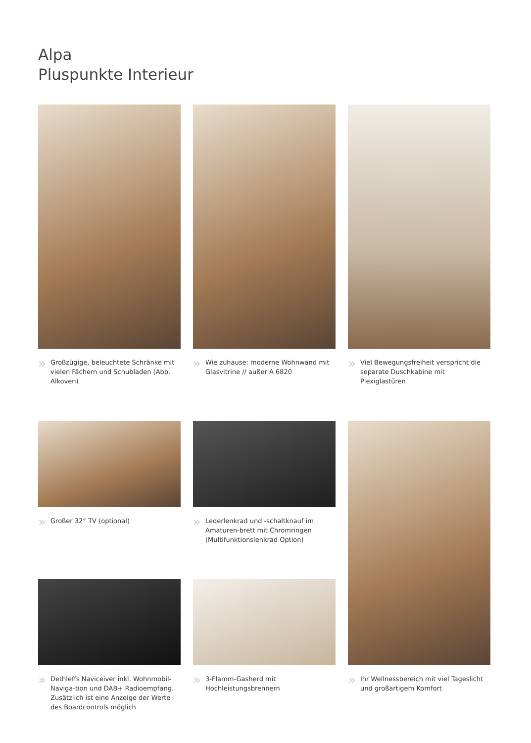Alpa
Pluspunkte Interieur
» Großzügige, beleuchtete Schränke mit vielen Fächern und Schubladen (Abb. Alkoven)
» Wie zuhause: moderne Wohnwand mit Glasvitrine // außer A 6820
» Viel Bewegungsfreiheit verspricht die separate Duschkabine mit Plexiglastüren
» Großer 32“ TV (optional)
» Lederlenkrad und -schaltknauf im Amaturen-brett mit Chromringen (Multifunktionslenkrad Option)
» Ihr Wellnessbereich mit viel Tageslicht und großartigem Komfort
» Dethleffs Naviceiver inkl. Wohnmobil-Naviga-tion und DAB+ Radioempfang. Zusätzlich ist eine Anzeige der Werte des Boardcontrols möglich
» 3-Flamm-Gasherd mit Hochleistungsbrennern